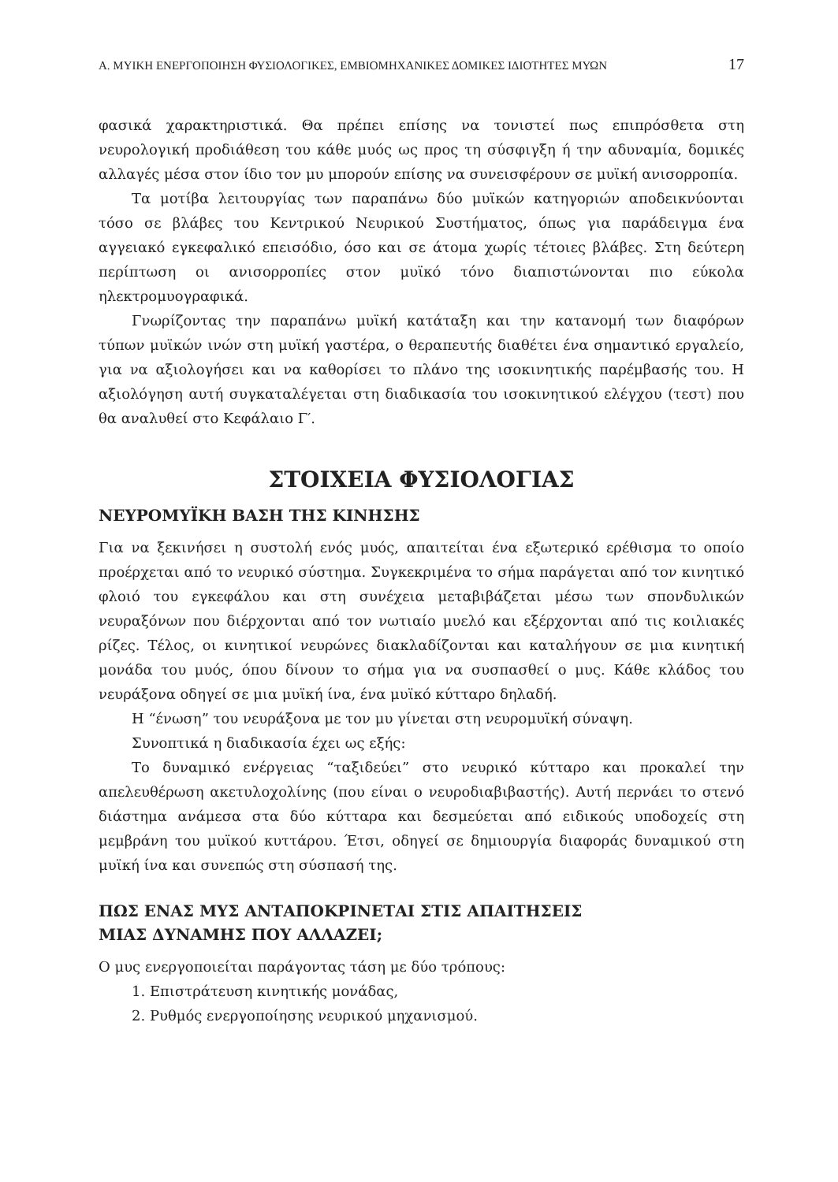Α. ΜΥΙΚΗ ΕΝΕΡΓΟΠΟΙΗΣΗ ΦΥΣΙΟΛΟΓΙΚΕΣ, ΕΜΒΙΟΜΗΧΑΝΙΚΕΣ ΔΟΜΙΚΕΣ ΙΔΙΟΤΗΤΕΣ ΜΥΩΝ 17
φασικά χαρακτηριστικά. Θα πρέπει επίσης να τονιστεί πως επιπρόσθετα στη νευρολογική προδιάθεση του κάθε μυός ως προς τη σύσφιγξη ή την αδυναμία, δομικές αλλαγές μέσα στον ίδιο τον μυ μπορούν επίσης να συνεισφέρουν σε μυϊκή ανισορροπία.
Τα μοτίβα λειτουργίας των παραπάνω δύο μυϊκών κατηγοριών αποδεικνύονται τόσο σε βλάβες του Κεντρικού Νευρικού Συστήματος, όπως για παράδειγμα ένα αγγειακό εγκεφαλικό επεισόδιο, όσο και σε άτομα χωρίς τέτοιες βλάβες. Στη δεύτερη περίπτωση οι ανισορροπίες στον μυϊκό τόνο διαπιστώνονται πιο εύκολα ηλεκτρομυογραφικά.
Γνωρίζοντας την παραπάνω μυϊκή κατάταξη και την κατανομή των διαφόρων τύπων μυϊκών ινών στη μυϊκή γαστέρα, ο θεραπευτής διαθέτει ένα σημαντικό εργαλείο, για να αξιολογήσει και να καθορίσει το πλάνο της ισοκινητικής παρέμβασής του. Η αξιολόγηση αυτή συγκαταλέγεται στη διαδικασία του ισοκινητικού ελέγχου (τεστ) που θα αναλυθεί στο Κεφάλαιο Γ′.
ΣΤΟΙΧΕΙΑ ΦΥΣΙΟΛΟΓΙΑΣ
ΝΕΥΡΟΜΥΪΚΗ ΒΑΣΗ ΤΗΣ ΚΙΝΗΣΗΣ
Για να ξεκινήσει η συστολή ενός μυός, απαιτείται ένα εξωτερικό ερέθισμα το οποίο προέρχεται από το νευρικό σύστημα. Συγκεκριμένα το σήμα παράγεται από τον κινητικό φλοιό του εγκεφάλου και στη συνέχεια μεταβιβάζεται μέσω των σπονδυλικών νευραξόνων που διέρχονται από τον νωτιαίο μυελό και εξέρχονται από τις κοιλιακές ρίζες. Τέλος, οι κινητικοί νευρώνες διακλαδίζονται και καταλήγουν σε μια κινητική μονάδα του μυός, όπου δίνουν το σήμα για να συσπασθεί ο μυς. Κάθε κλάδος του νευράξονα οδηγεί σε μια μυϊκή ίνα, ένα μυϊκό κύτταρο δηλαδή.
Η “ένωση” του νευράξονα με τον μυ γίνεται στη νευρομυϊκή σύναψη.
Συνοπτικά η διαδικασία έχει ως εξής:
Το δυναμικό ενέργειας “ταξιδεύει” στο νευρικό κύτταρο και προκαλεί την απελευθέρωση ακετυλοχολίνης (που είναι ο νευροδιαβιβαστής). Αυτή περνάει το στενό διάστημα ανάμεσα στα δύο κύτταρα και δεσμεύεται από ειδικούς υποδοχείς στη μεμβράνη του μυϊκού κυττάρου. Έτσι, οδηγεί σε δημιουργία διαφοράς δυναμικού στη μυϊκή ίνα και συνεπώς στη σύσπασή της.
ΠΩΣ ΕΝΑΣ ΜΥΣ ΑΝΤΑΠΟΚΡΙΝΕΤΑΙ ΣΤΙΣ ΑΠΑΙΤΗΣΕΙΣ
ΜΙΑΣ ΔΥΝΑΜΗΣ ΠΟΥ ΑΛΛΑΖΕΙ;
Ο μυς ενεργοποιείται παράγοντας τάση με δύο τρόπους:
1. Επιστράτευση κινητικής μονάδας,
2. Ρυθμός ενεργοποίησης νευρικού μηχανισμού.